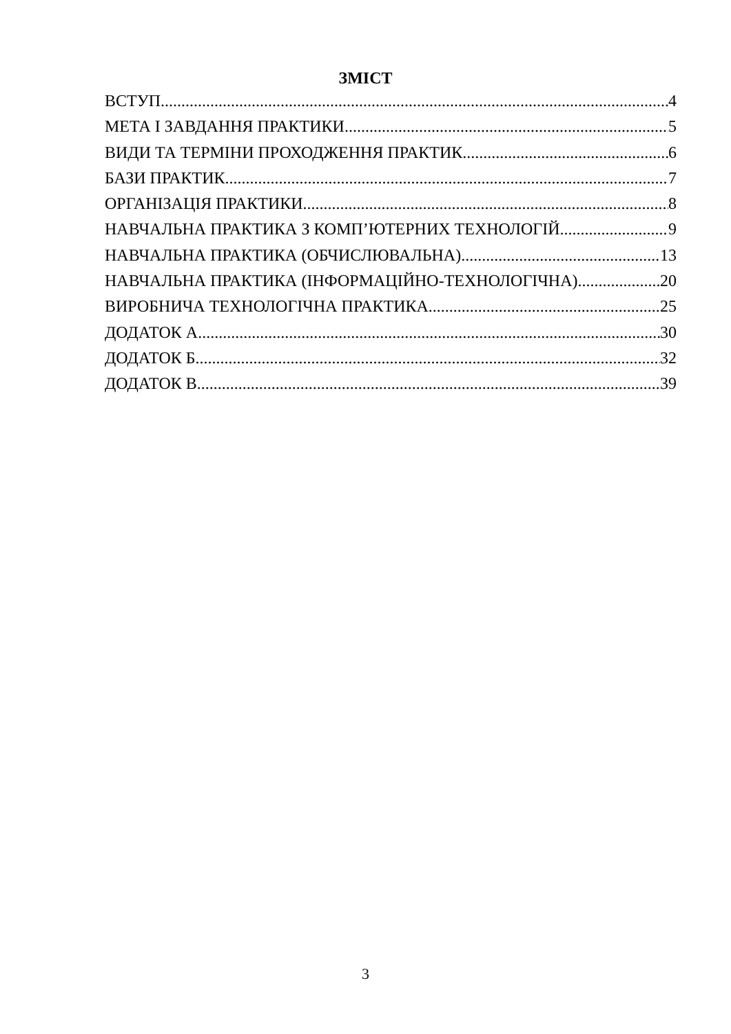ЗМІСТ
ВСТУП 4
МЕТА І ЗАВДАННЯ ПРАКТИКИ 5
ВИДИ ТА ТЕРМІНИ ПРОХОДЖЕННЯ ПРАКТИК 6
БАЗИ ПРАКТИК 7
ОРГАНІЗАЦІЯ ПРАКТИКИ 8
НАВЧАЛЬНА ПРАКТИКА З КОМП’ЮТЕРНИХ ТЕХНОЛОГІЙ 9
НАВЧАЛЬНА ПРАКТИКА (ОБЧИСЛЮВАЛЬНА) 13
НАВЧАЛЬНА ПРАКТИКА (ІНФОРМАЦІЙНО-ТЕХНОЛОГІЧНА) 20
ВИРОБНИЧА ТЕХНОЛОГІЧНА ПРАКТИКА 25
ДОДАТОК А 30
ДОДАТОК Б 32
ДОДАТОК В 39
3